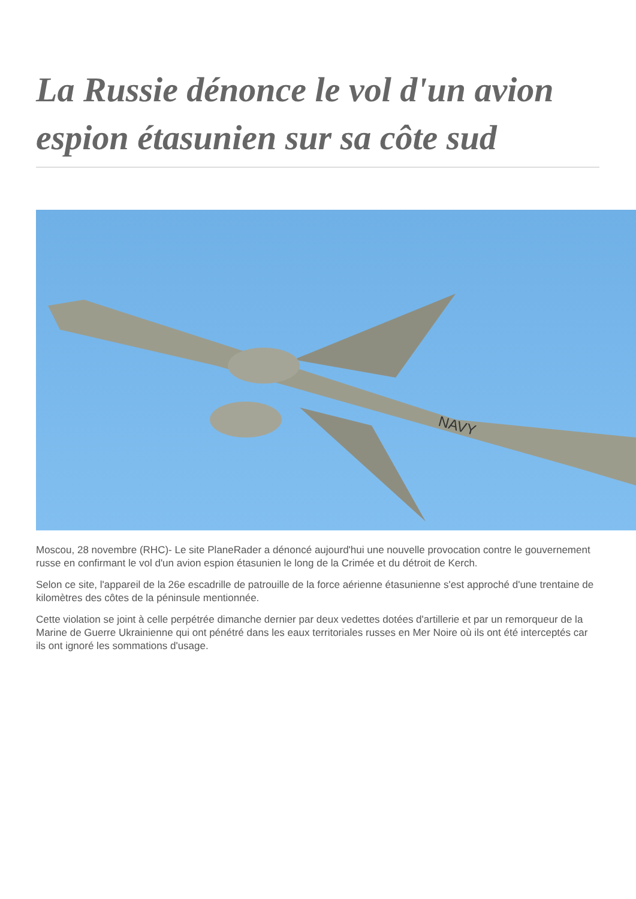La Russie dénonce le vol d'un avion espion étasunien sur sa côte sud
NAVY
Moscou, 28 novembre (RHC)- Le site PlaneRader a dénoncé aujourd'hui une nouvelle provocation contre le gouvernement russe en confirmant le vol d'un avion espion étasunien le long de la Crimée et du détroit de Kerch.
Selon ce site, l'appareil de la 26e escadrille de patrouille de la force aérienne étasunienne s'est approché d'une trentaine de kilomètres des côtes de la péninsule mentionnée.
Cette violation se joint à celle perpétrée dimanche dernier par deux vedettes dotées d'artillerie et par un remorqueur de la Marine de Guerre Ukrainienne qui ont pénétré dans les eaux territoriales russes en Mer Noire où ils ont été interceptés car ils ont ignoré les sommations d'usage.